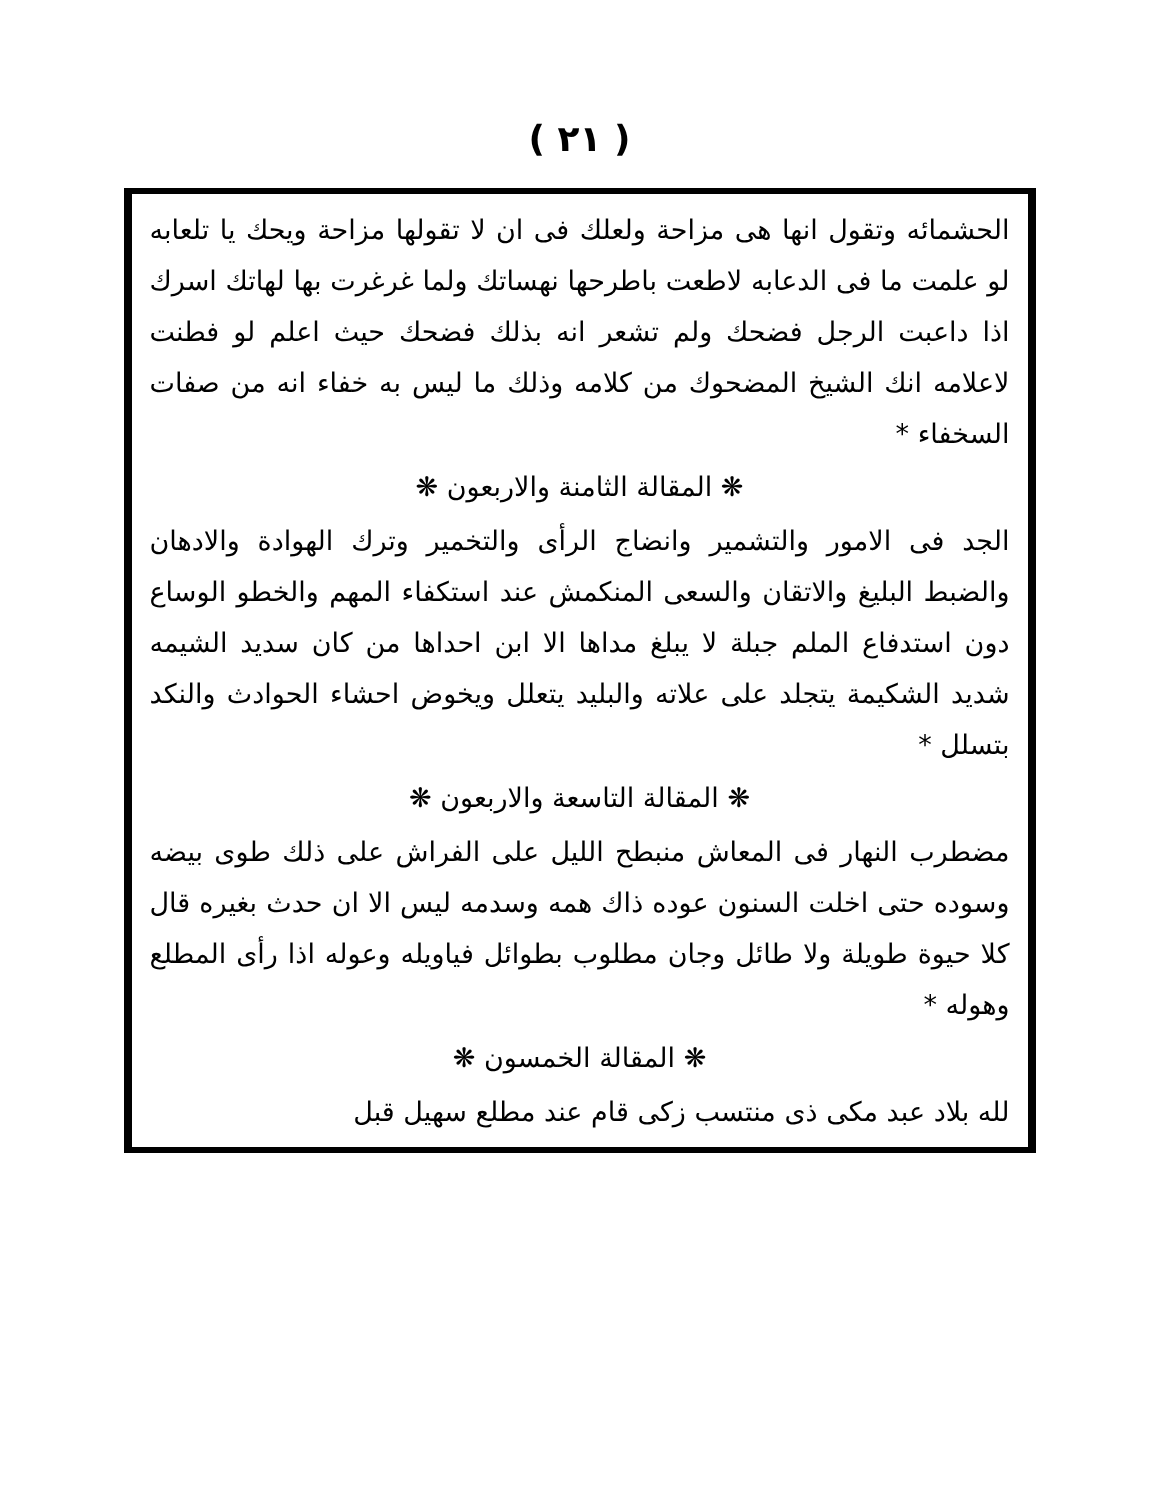( ٢١ )
الحشمائه وتقول انها هى مزاحة ولعلك فى ان لا تقولها مزاحة ويحك يا تلعابه لو علمت ما فى الدعابه لاطعت باطرحها نهساتك ولما غرغرت بها لهاتك اسرك اذا داعبت الرجل فضحك ولم تشعر انه بذلك فضحك حيث اعلم لو فطنت لاعلامه انك الشيخ المضحوك من كلامه وذلك ما ليس به خفاء انه من صفات السخفاء *
❋ المقالة الثامنة والاربعون ❋
الجد فى الامور والتشمير وانضاج الرأى والتخمير وترك الهوادة والادهان والضبط البليغ والاتقان والسعى المنكمش عند استكفاء المهم والخطو الوساع دون استدفاع الملم جبلة لا يبلغ مداها الا ابن احداها من كان سديد الشيمه شديد الشكيمة يتجلد على علاته والبليد يتعلل ويخوض احشاء الحوادث والنكد بتسلل *
❋ المقالة التاسعة والاربعون ❋
مضطرب النهار فى المعاش منبطح الليل على الفراش على ذلك طوى بيضه وسوده حتى اخلت السنون عوده ذاك همه وسدمه ليس الا ان حدث بغيره قال كلا حيوة طويلة ولا طائل وجان مطلوب بطوائل فياويله وعوله اذا رأى المطلع وهوله *
❋ المقالة الخمسون ❋
لله بلاد عبد مكى ذى منتسب زكى قام عند مطلع سهيل قبل